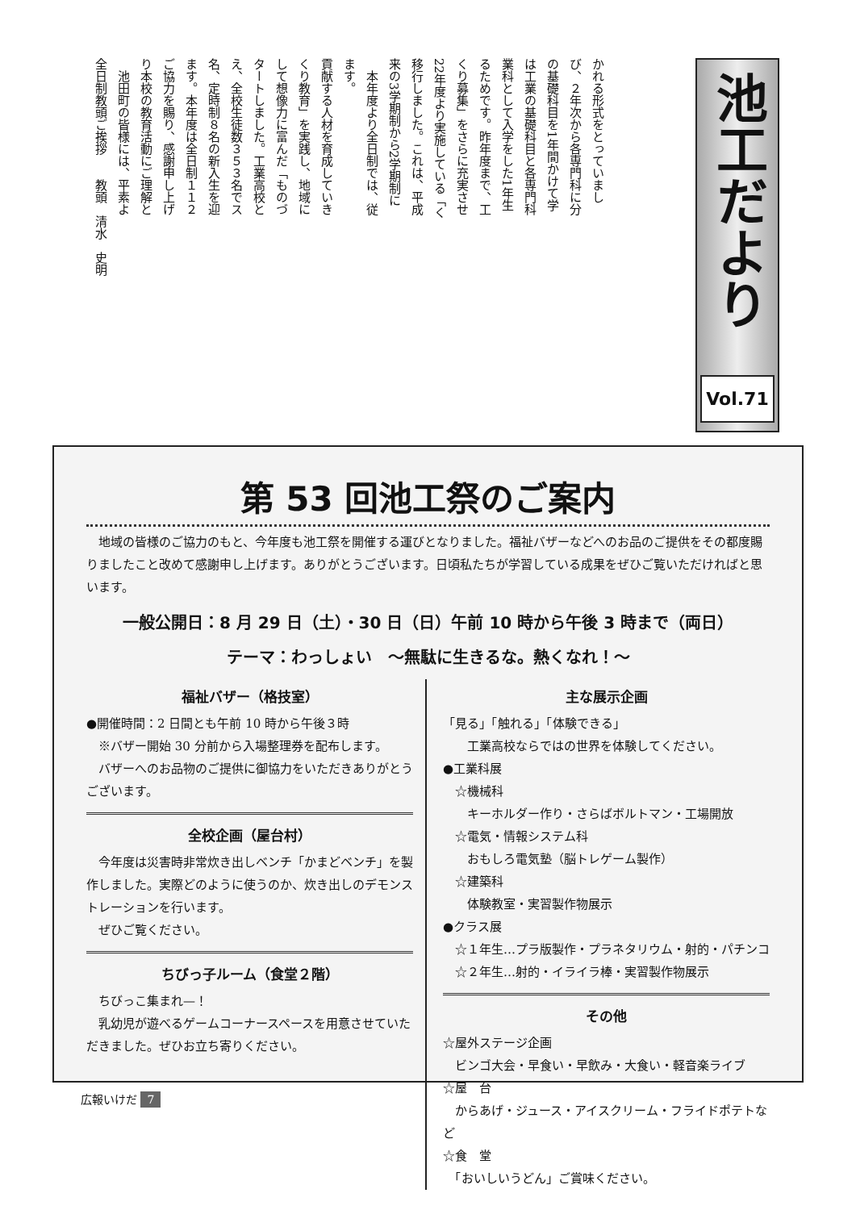かれる形式をとっていまし
び、２年次から各専門科に分
の基礎科目を1年間かけて学
は工業の基礎科目と各専門科
業科として入学をした1年生
るためです。昨年度まで、工
くり募集」をさらに充実させ
22年度より実施している「く
移行しました。これは、平成
来の3学期制から2学期制に
　本年度より全日制では、従
ます。
貢献する人材を育成していき
くり教育」を実践し、地域に
して想像力に富んだ「ものづ
タートしました。工業高校と
え、全校生徒数３５３名でス
名、定時制８名の新入生を迎
ます。本年度は全日制１１２
ご協力を賜り、感謝申し上げ
り本校の教育活動にご理解と
　池田町の皆様には、平素よ
全日制教頭ご挨拶　　教頭　清水　史明
池工だより
Vol.71
第 53 回池工祭のご案内
　地域の皆様のご協力のもと、今年度も池工祭を開催する運びとなりました。福祉バザーなどへのお品のご提供をその都度賜りましたこと改めて感謝申し上げます。ありがとうございます。日頃私たちが学習している成果をぜひご覧いただければと思います。
一般公開日：8 月 29 日（土）・30 日（日）午前 10 時から午後 3 時まで（両日）
テーマ：わっしょい　～無駄に生きるな。熱くなれ！～
福祉バザー（格技室）
●開催時間：2 日間とも午前 10 時から午後３時
　※バザー開始 30 分前から入場整理券を配布します。
　バザーへのお品物のご提供に御協力をいただきありがとうございます。
全校企画（屋台村）
　今年度は災害時非常炊き出しベンチ「かまどベンチ」を製作しました。実際どのように使うのか、炊き出しのデモンストレーションを行います。
　ぜひご覧ください。
ちびっ子ルーム（食堂２階）
　ちびっこ集まれ—！
　乳幼児が遊べるゲームコーナースペースを用意させていただきました。ぜひお立ち寄りください。
主な展示企画
「見る」「触れる」「体験できる」
　　工業高校ならではの世界を体験してください。
●工業科展
　☆機械科
　　キーホルダー作り・さらばボルトマン・工場開放
　☆電気・情報システム科
　　おもしろ電気塾（脳トレゲーム製作）
　☆建築科
　　体験教室・実習製作物展示
●クラス展
　☆１年生…プラ版製作・プラネタリウム・射的・パチンコ
　☆２年生…射的・イライラ棒・実習製作物展示
その他
☆屋外ステージ企画
　ビンゴ大会・早食い・早飲み・大食い・軽音楽ライブ
☆屋　台
　からあげ・ジュース・アイスクリーム・フライドポテトなど
☆食　堂
　「おいしいうどん」ご賞味ください。
広報いけだ 7